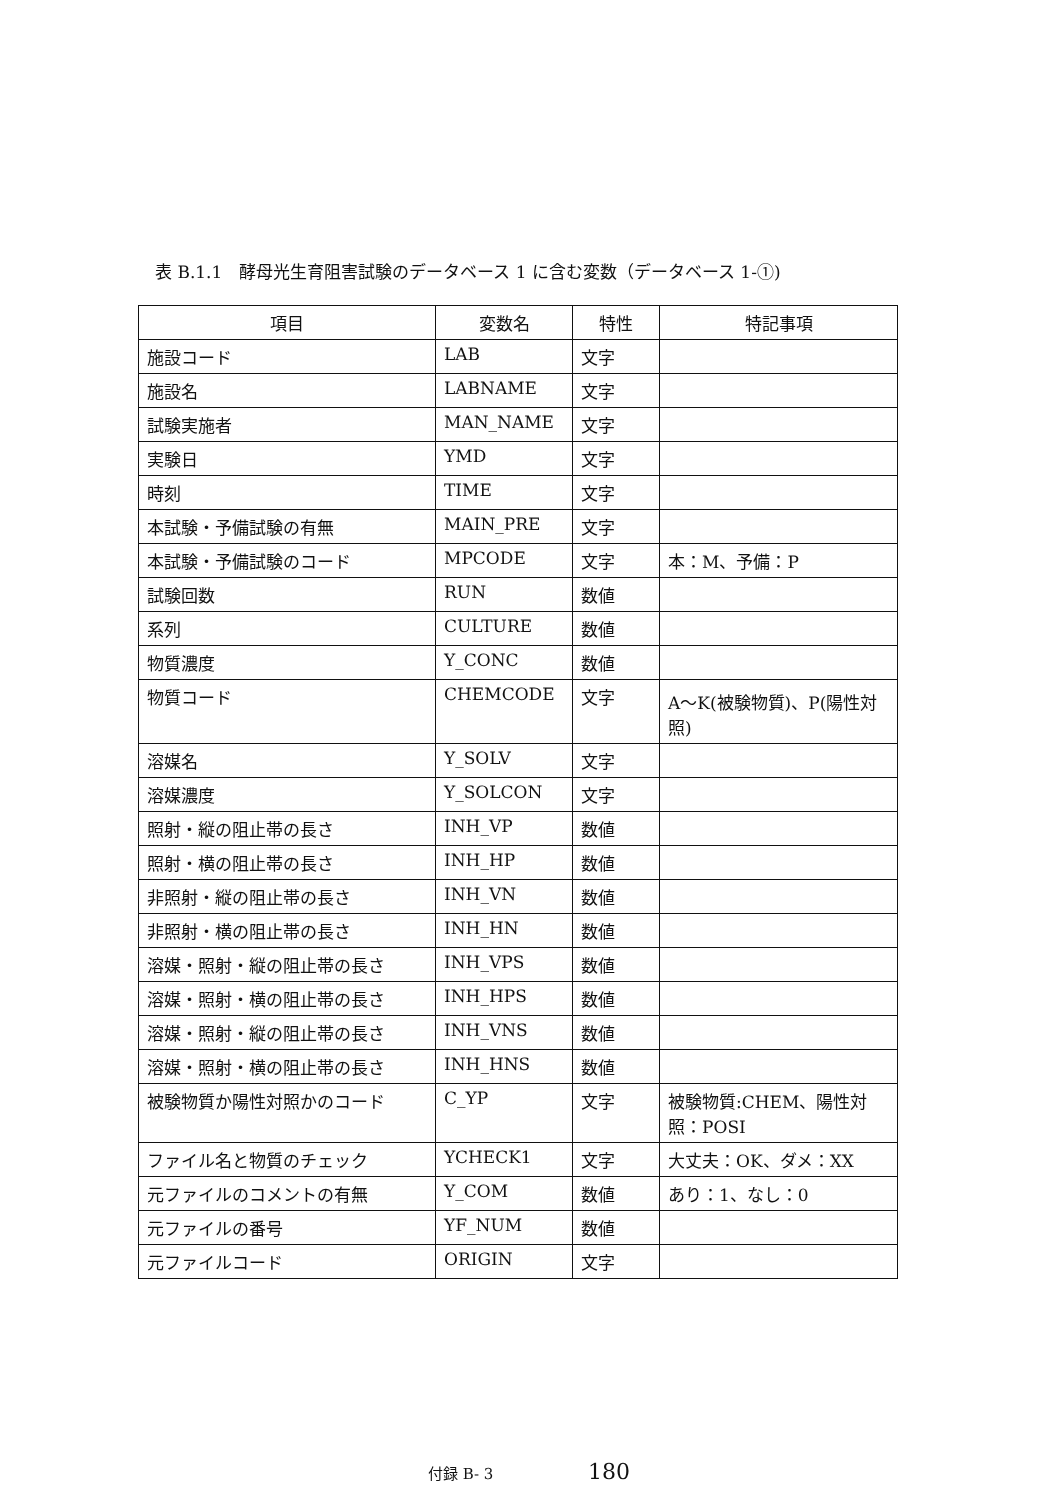表 B.1.1　酵母光生育阻害試験のデータベース 1 に含む変数（データベース 1-①)
| 項目 | 変数名 | 特性 | 特記事項 |
| --- | --- | --- | --- |
| 施設コード | LAB | 文字 | |
| 施設名 | LABNAME | 文字 | |
| 試験実施者 | MAN_NAME | 文字 | |
| 実験日 | YMD | 文字 | |
| 時刻 | TIME | 文字 | |
| 本試験・予備試験の有無 | MAIN_PRE | 文字 | |
| 本試験・予備試験のコード | MPCODE | 文字 | 本：M、予備：P |
| 試験回数 | RUN | 数値 | |
| 系列 | CULTURE | 数値 | |
| 物質濃度 | Y_CONC | 数値 | |
| 物質コード | CHEMCODE | 文字 | A～K(被験物質)、P(陽性対照) |
| 溶媒名 | Y_SOLV | 文字 | |
| 溶媒濃度 | Y_SOLCON | 文字 | |
| 照射・縦の阻止帯の長さ | INH_VP | 数値 | |
| 照射・横の阻止帯の長さ | INH_HP | 数値 | |
| 非照射・縦の阻止帯の長さ | INH_VN | 数値 | |
| 非照射・横の阻止帯の長さ | INH_HN | 数値 | |
| 溶媒・照射・縦の阻止帯の長さ | INH_VPS | 数値 | |
| 溶媒・照射・横の阻止帯の長さ | INH_HPS | 数値 | |
| 溶媒・照射・縦の阻止帯の長さ | INH_VNS | 数値 | |
| 溶媒・照射・横の阻止帯の長さ | INH_HNS | 数値 | |
| 被験物質か陽性対照かのコード | C_YP | 文字 | 被験物質:CHEM、陽性対照：POSI |
| ファイル名と物質のチェック | YCHECK1 | 文字 | 大丈夫：OK、ダメ：XX |
| 元ファイルのコメントの有無 | Y_COM | 数値 | あり：1、なし：0 |
| 元ファイルの番号 | YF_NUM | 数値 | |
| 元ファイルコード | ORIGIN | 文字 | |
付録 B- 3 180